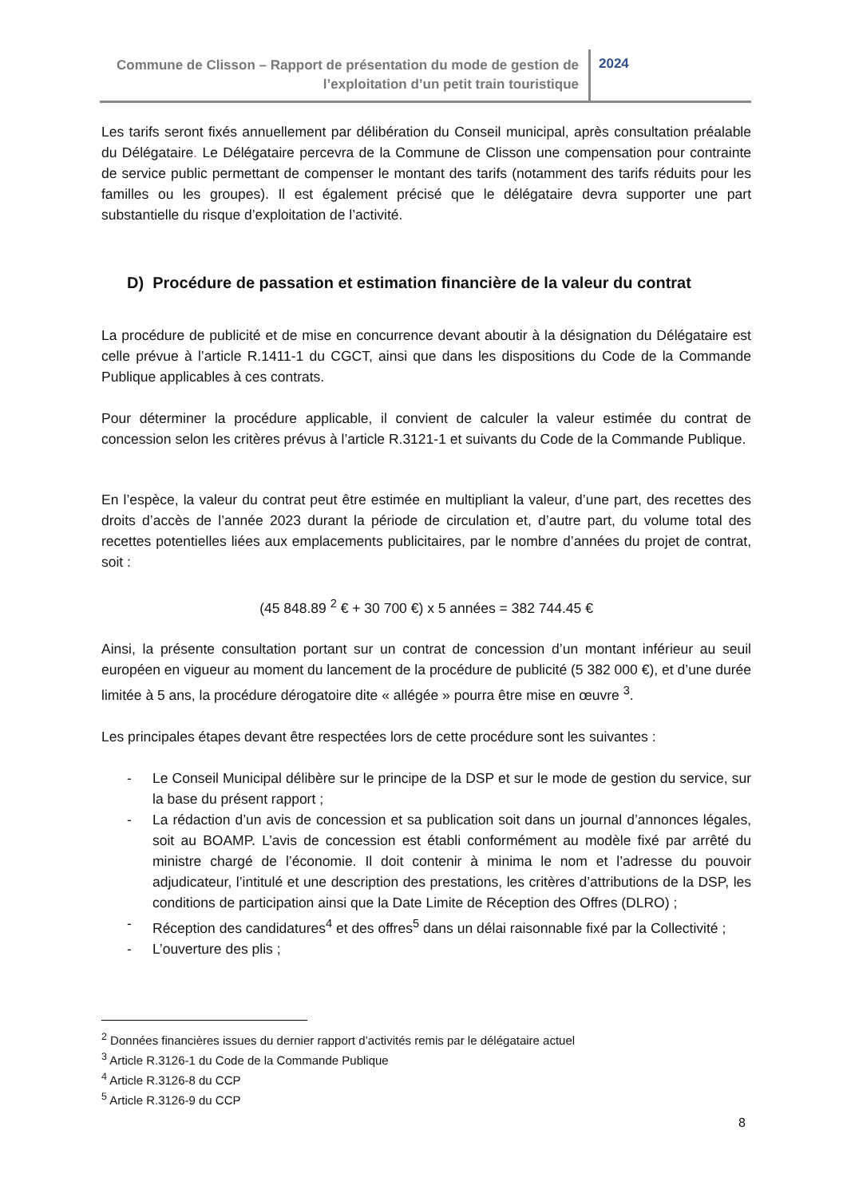Commune de Clisson – Rapport de présentation du mode de gestion de l’exploitation d’un petit train touristique
2024
Les tarifs seront fixés annuellement par délibération du Conseil municipal, après consultation préalable du Délégataire. Le Délégataire percevra de la Commune de Clisson une compensation pour contrainte de service public permettant de compenser le montant des tarifs (notamment des tarifs réduits pour les familles ou les groupes). Il est également précisé que le délégataire devra supporter une part substantielle du risque d’exploitation de l’activité.
D) Procédure de passation et estimation financière de la valeur du contrat
La procédure de publicité et de mise en concurrence devant aboutir à la désignation du Délégataire est celle prévue à l’article R.1411-1 du CGCT, ainsi que dans les dispositions du Code de la Commande Publique applicables à ces contrats.
Pour déterminer la procédure applicable, il convient de calculer la valeur estimée du contrat de concession selon les critères prévus à l’article R.3121-1 et suivants du Code de la Commande Publique.
En l’espèce, la valeur du contrat peut être estimée en multipliant la valeur, d’une part, des recettes des droits d’accès de l’année 2023 durant la période de circulation et, d’autre part, du volume total des recettes potentielles liées aux emplacements publicitaires, par le nombre d’années du projet de contrat, soit :
(45 848.89 <sup>2</sup> € + 30 700 €) x 5 années = 382 744.45 €
Ainsi, la présente consultation portant sur un contrat de concession d’un montant inférieur au seuil européen en vigueur au moment du lancement de la procédure de publicité (5 382 000 €), et d’une durée limitée à 5 ans, la procédure dérogatoire dite « allégée » pourra être mise en œuvre <sup>3</sup>.
Les principales étapes devant être respectées lors de cette procédure sont les suivantes :
- Le Conseil Municipal délibère sur le principe de la DSP et sur le mode de gestion du service, sur la base du présent rapport ;
- La rédaction d’un avis de concession et sa publication soit dans un journal d’annonces légales, soit au BOAMP. L’avis de concession est établi conformément au modèle fixé par arrêté du ministre chargé de l’économie. Il doit contenir à minima le nom et l’adresse du pouvoir adjudicateur, l’intitulé et une description des prestations, les critères d’attributions de la DSP, les conditions de participation ainsi que la Date Limite de Réception des Offres (DLRO) ;
- Réception des candidatures<sup>4</sup> et des offres<sup>5</sup> dans un délai raisonnable fixé par la Collectivité ;
- L’ouverture des plis ;
<sup>2</sup> Données financières issues du dernier rapport d’activités remis par le délégataire actuel
<sup>3</sup> Article R.3126-1 du Code de la Commande Publique
<sup>4</sup> Article R.3126-8 du CCP
<sup>5</sup> Article R.3126-9 du CCP
8